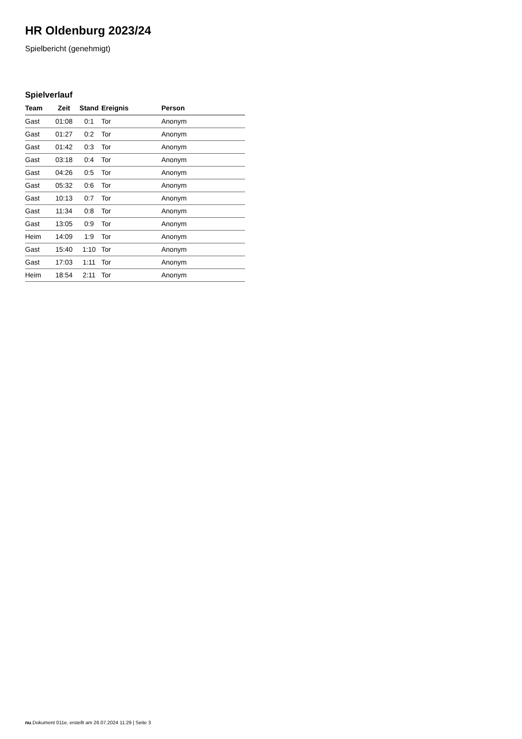HR Oldenburg 2023/24
Spielbericht (genehmigt)
Spielverlauf
| Team | Zeit | Stand | Ereignis | Person |
| --- | --- | --- | --- | --- |
| Gast | 01:08 | 0:1 | Tor | Anonym |
| Gast | 01:27 | 0:2 | Tor | Anonym |
| Gast | 01:42 | 0:3 | Tor | Anonym |
| Gast | 03:18 | 0:4 | Tor | Anonym |
| Gast | 04:26 | 0:5 | Tor | Anonym |
| Gast | 05:32 | 0:6 | Tor | Anonym |
| Gast | 10:13 | 0:7 | Tor | Anonym |
| Gast | 11:34 | 0:8 | Tor | Anonym |
| Gast | 13:05 | 0:9 | Tor | Anonym |
| Heim | 14:09 | 1:9 | Tor | Anonym |
| Gast | 15:40 | 1:10 | Tor | Anonym |
| Gast | 17:03 | 1:11 | Tor | Anonym |
| Heim | 18:54 | 2:11 | Tor | Anonym |
nu.Dokument 011e, erstellt am 26.07.2024 11:29 | Seite 3